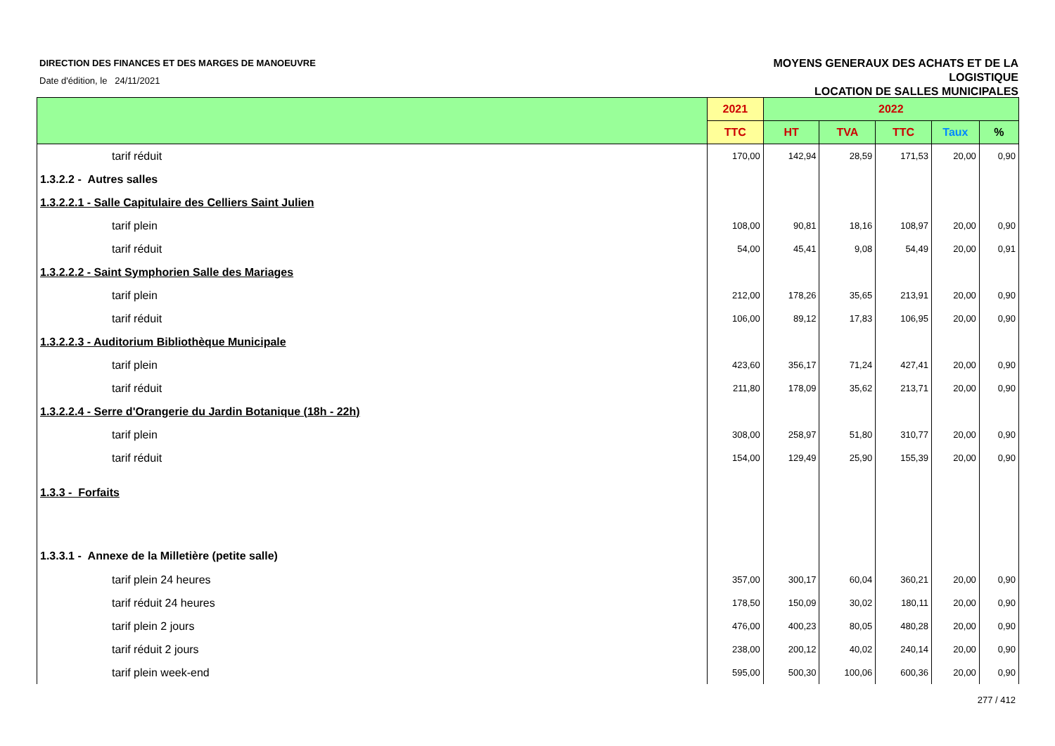DIRECTION DES FINANCES ET DES MARGES DE MANOEUVRE
Date d'édition, le 24/11/2021
MOYENS GENERAUX DES ACHATS ET DE LA
LOGISTIQUE
LOCATION DE SALLES MUNICIPALES
| | 2021 | 2022 | | | | |
| --- | --- | --- | --- | --- | --- | --- |
| | TTC | HT | TVA | TTC | Taux | % |
| tarif réduit | 170,00 | 142,94 | 28,59 | 171,53 | 20,00 | 0,90 |
| 1.3.2.2 - Autres salles | | | | | | |
| 1.3.2.2.1 - Salle Capitulaire des Celliers Saint Julien | | | | | | |
| tarif plein | 108,00 | 90,81 | 18,16 | 108,97 | 20,00 | 0,90 |
| tarif réduit | 54,00 | 45,41 | 9,08 | 54,49 | 20,00 | 0,91 |
| 1.3.2.2.2 - Saint Symphorien Salle des Mariages | | | | | | |
| tarif plein | 212,00 | 178,26 | 35,65 | 213,91 | 20,00 | 0,90 |
| tarif réduit | 106,00 | 89,12 | 17,83 | 106,95 | 20,00 | 0,90 |
| 1.3.2.2.3 - Auditorium Bibliothèque Municipale | | | | | | |
| tarif plein | 423,60 | 356,17 | 71,24 | 427,41 | 20,00 | 0,90 |
| tarif réduit | 211,80 | 178,09 | 35,62 | 213,71 | 20,00 | 0,90 |
| 1.3.2.2.4 - Serre d'Orangerie du Jardin Botanique (18h - 22h) | | | | | | |
| tarif plein | 308,00 | 258,97 | 51,80 | 310,77 | 20,00 | 0,90 |
| tarif réduit | 154,00 | 129,49 | 25,90 | 155,39 | 20,00 | 0,90 |
| 1.3.3 - Forfaits | | | | | | |
| 1.3.3.1 - Annexe de la Milletière (petite salle) | | | | | | |
| tarif plein 24 heures | 357,00 | 300,17 | 60,04 | 360,21 | 20,00 | 0,90 |
| tarif réduit 24 heures | 178,50 | 150,09 | 30,02 | 180,11 | 20,00 | 0,90 |
| tarif plein 2 jours | 476,00 | 400,23 | 80,05 | 480,28 | 20,00 | 0,90 |
| tarif réduit 2 jours | 238,00 | 200,12 | 40,02 | 240,14 | 20,00 | 0,90 |
| tarif plein week-end | 595,00 | 500,30 | 100,06 | 600,36 | 20,00 | 0,90 |
277 / 412